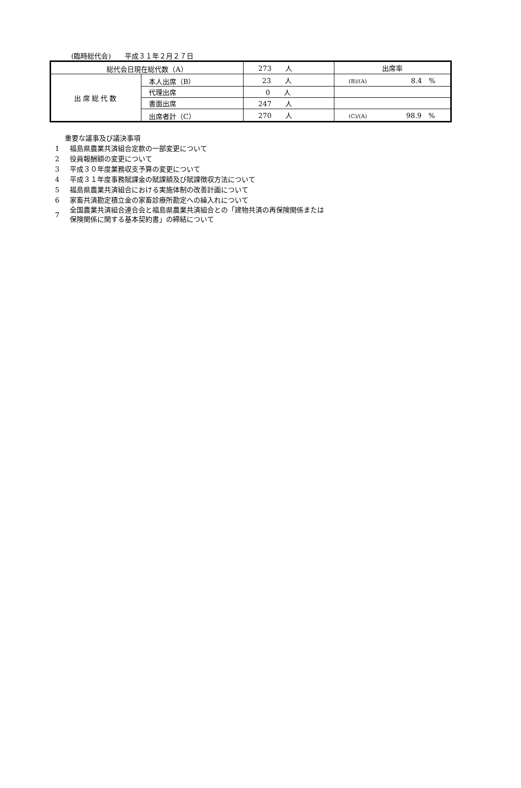(臨時総代会)　　平成３１年２月２７日
| 総代会日現在総代数（A） | | 273 人 | 出席率 |
| 出席総代数 | 本人出席（B） | 23 人 | (B)/(A) 8.4 % |
| | 代理出席 | 0 人 | |
| | 書面出席 | 247 人 | |
| | 出席者計（C） | 270 人 | (C)/(A) 98.9 % |
重要な議事及び議決事項
1 福島県農業共済組合定款の一部変更について
2 役員報酬額の変更について
3 平成３０年度業務収支予算の変更について
4 平成３１年度事務賦課金の賦課額及び賦課徴収方法について
5 福島県農業共済組合における実施体制の改善計画について
6 家畜共済勘定積立金の家畜診療所勘定への繰入れについて
7 全国農業共済組合連合会と福島県農業共済組合との「建物共済の再保険関係または
保険関係に関する基本契約書」の締結について